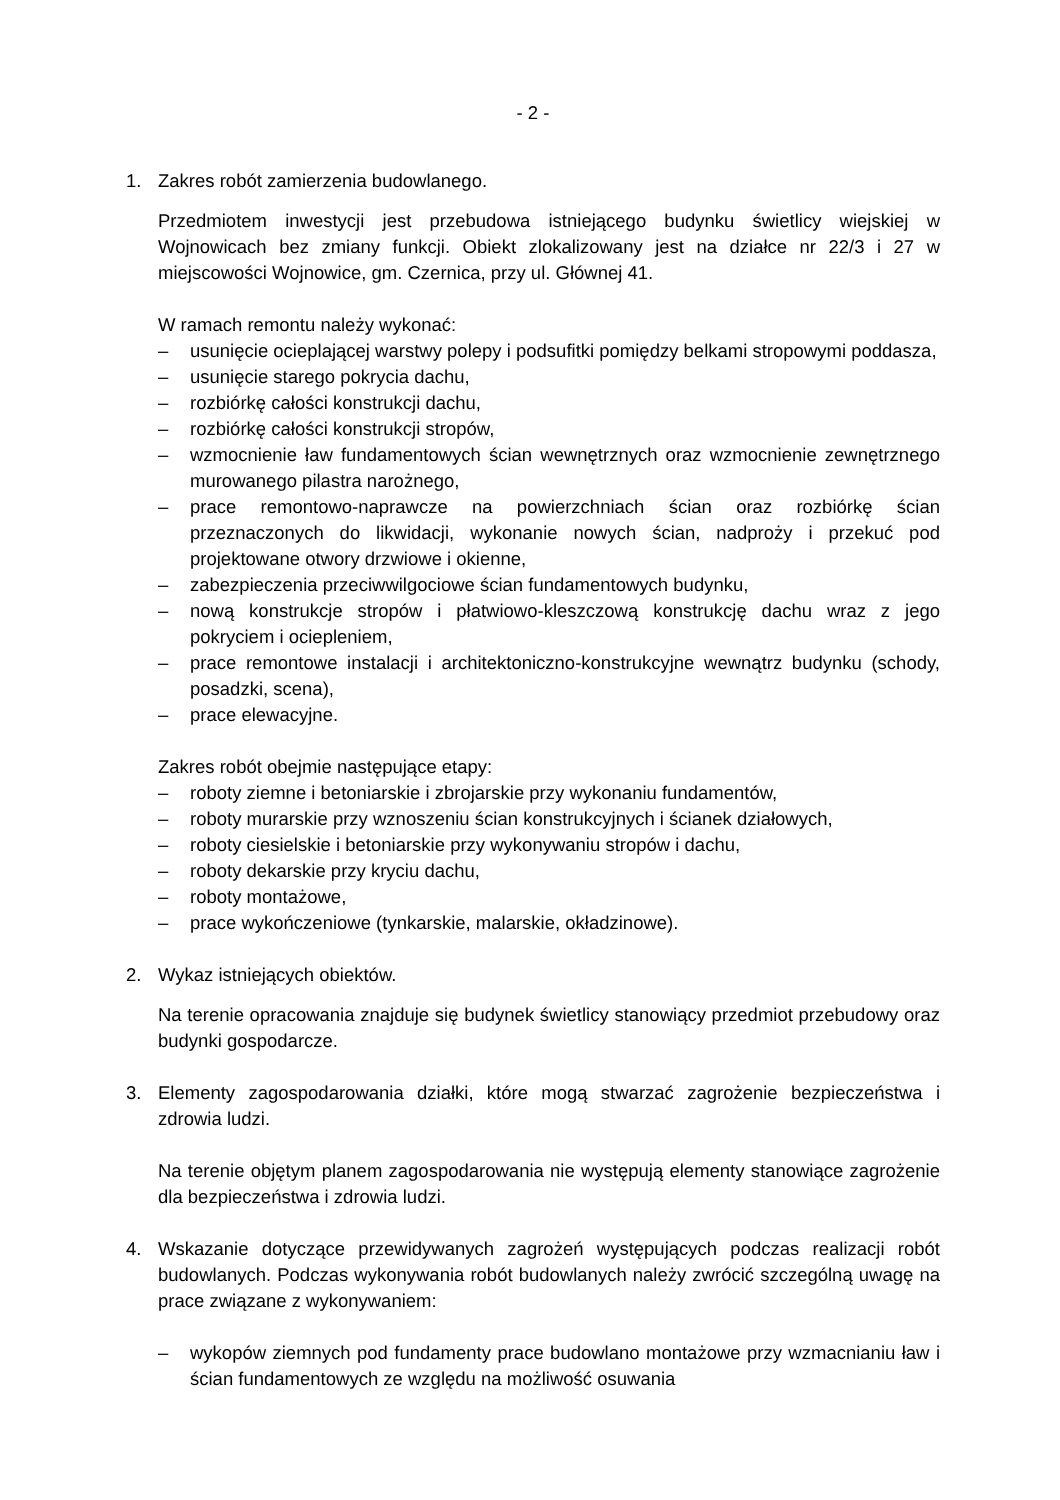- 2 -
1. Zakres robót zamierzenia budowlanego.
Przedmiotem inwestycji jest przebudowa istniejącego budynku świetlicy wiejskiej w Wojnowicach bez zmiany funkcji. Obiekt zlokalizowany jest na działce nr 22/3 i 27 w miejscowości Wojnowice, gm. Czernica, przy ul. Głównej 41.
W ramach remontu należy wykonać:
– usunięcie ocieplającej warstwy polepy i podsufitki pomiędzy belkami stropowymi poddasza,
– usunięcie starego pokrycia dachu,
– rozbiórkę całości konstrukcji dachu,
– rozbiórkę całości konstrukcji stropów,
– wzmocnienie ław fundamentowych ścian wewnętrznych oraz wzmocnienie zewnętrznego murowanego pilastra narożnego,
– prace remontowo-naprawcze na powierzchniach ścian oraz rozbiórkę ścian przeznaczonych do likwidacji, wykonanie nowych ścian, nadproży i przekuć pod projektowane otwory drzwiowe i okienne,
– zabezpieczenia przeciwwilgociowe ścian fundamentowych budynku,
– nową konstrukcje stropów i płatwiowo-kleszczową konstrukcję dachu wraz z jego pokryciem i ociepleniem,
– prace remontowe instalacji i architektoniczno-konstrukcyjne wewnątrz budynku (schody, posadzki, scena),
– prace elewacyjne.
Zakres robót obejmie następujące etapy:
– roboty ziemne i betoniarskie i zbrojarskie przy wykonaniu fundamentów,
– roboty murarskie przy wznoszeniu ścian konstrukcyjnych i ścianek działowych,
– roboty ciesielskie i betoniarskie przy wykonywaniu stropów i dachu,
– roboty dekarskie przy kryciu dachu,
– roboty montażowe,
– prace wykończeniowe (tynkarskie, malarskie, okładzinowe).
2. Wykaz istniejących obiektów.
Na terenie opracowania znajduje się budynek świetlicy stanowiący przedmiot przebudowy oraz budynki gospodarcze.
3. Elementy zagospodarowania działki, które mogą stwarzać zagrożenie bezpieczeństwa i zdrowia ludzi.
Na terenie objętym planem zagospodarowania nie występują elementy stanowiące zagrożenie dla bezpieczeństwa i zdrowia ludzi.
4. Wskazanie dotyczące przewidywanych zagrożeń występujących podczas realizacji robót budowlanych. Podczas wykonywania robót budowlanych należy zwrócić szczególną uwagę na prace związane z wykonywaniem:
– wykopów ziemnych pod fundamenty prace budowlano montażowe przy wzmacnianiu ław i ścian fundamentowych ze względu na możliwość osuwania